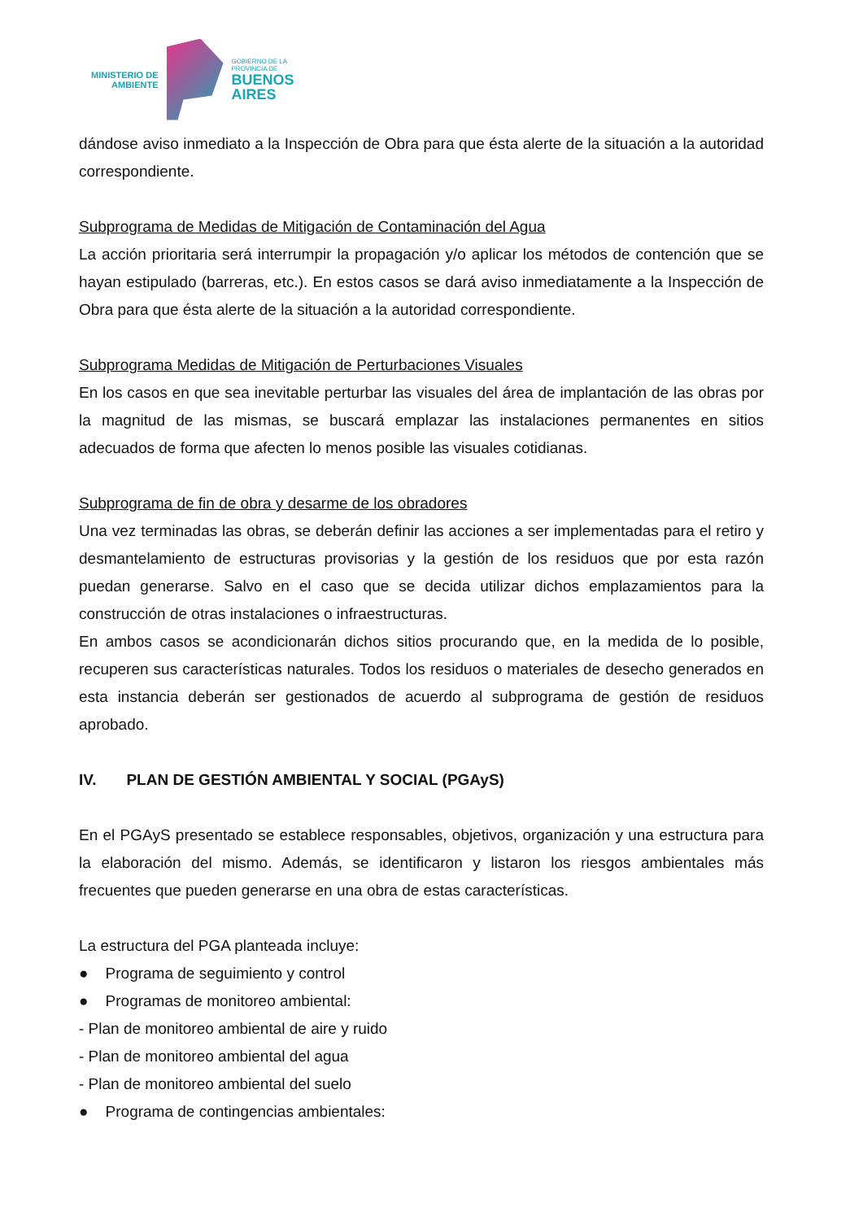MINISTERIO DE
AMBIENTE
GOBIERNO DE LA
PROVINCIA DE
BUENOS
AIRES
dándose aviso inmediato a la Inspección de Obra para que ésta alerte de la situación a la autoridad correspondiente.
Subprograma de Medidas de Mitigación de Contaminación del Agua
La acción prioritaria será interrumpir la propagación y/o aplicar los métodos de contención que se hayan estipulado (barreras, etc.). En estos casos se dará aviso inmediatamente a la Inspección de Obra para que ésta alerte de la situación a la autoridad correspondiente.
Subprograma Medidas de Mitigación de Perturbaciones Visuales
En los casos en que sea inevitable perturbar las visuales del área de implantación de las obras por la magnitud de las mismas, se buscará emplazar las instalaciones permanentes en sitios adecuados de forma que afecten lo menos posible las visuales cotidianas.
Subprograma de fin de obra y desarme de los obradores
Una vez terminadas las obras, se deberán definir las acciones a ser implementadas para el retiro y desmantelamiento de estructuras provisorias y la gestión de los residuos que por esta razón puedan generarse. Salvo en el caso que se decida utilizar dichos emplazamientos para la construcción de otras instalaciones o infraestructuras.
En ambos casos se acondicionarán dichos sitios procurando que, en la medida de lo posible, recuperen sus características naturales. Todos los residuos o materiales de desecho generados en esta instancia deberán ser gestionados de acuerdo al subprograma de gestión de residuos aprobado.
IV. PLAN DE GESTIÓN AMBIENTAL Y SOCIAL (PGAyS)
En el PGAyS presentado se establece responsables, objetivos, organización y una estructura para la elaboración del mismo. Además, se identificaron y listaron los riesgos ambientales más frecuentes que pueden generarse en una obra de estas características.
La estructura del PGA planteada incluye:
● Programa de seguimiento y control
● Programas de monitoreo ambiental:
- Plan de monitoreo ambiental de aire y ruido
- Plan de monitoreo ambiental del agua
- Plan de monitoreo ambiental del suelo
● Programa de contingencias ambientales: